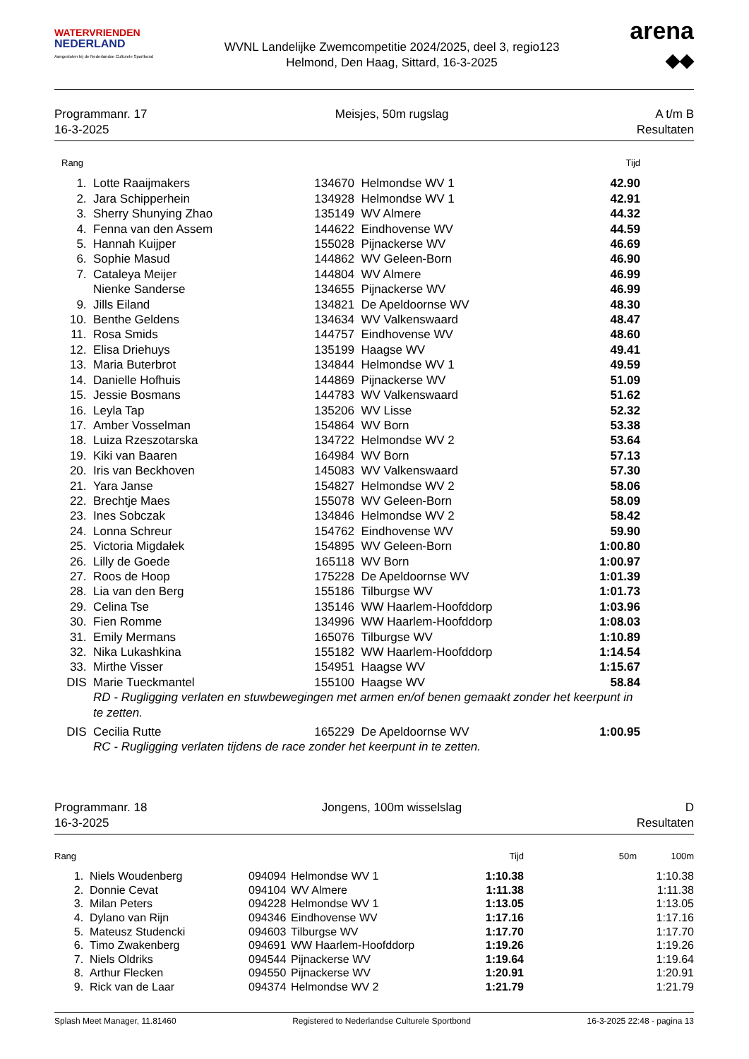WATERVRIENDEN
NEDERLAND
Aangesloten bij de Nederlandse Culturele Sportbond
WVNL Landelijke Zwemcompetitie 2024/2025, deel 3, regio123
Helmond, Den Haag, Sittard, 16-3-2025
arena
◆◆
Programmanr. 17
16-3-2025
Meisjes, 50m rugslag A t/m B
Resultaten
| Rang | | | | Tijd |
| --- | --- | --- | --- | --- |
| 1. | Lotte Raaijmakers | 134670 | Helmondse WV 1 | 42.90 |
| 2. | Jara Schipperhein | 134928 | Helmondse WV 1 | 42.91 |
| 3. | Sherry Shunying Zhao | 135149 | WV Almere | 44.32 |
| 4. | Fenna van den Assem | 144622 | Eindhovense WV | 44.59 |
| 5. | Hannah Kuijper | 155028 | Pijnackerse WV | 46.69 |
| 6. | Sophie Masud | 144862 | WV Geleen-Born | 46.90 |
| 7. | Cataleya Meijer | 144804 | WV Almere | 46.99 |
| | Nienke Sanderse | 134655 | Pijnackerse WV | 46.99 |
| 9. | Jills Eiland | 134821 | De Apeldoornse WV | 48.30 |
| 10. | Benthe Geldens | 134634 | WV Valkenswaard | 48.47 |
| 11. | Rosa Smids | 144757 | Eindhovense WV | 48.60 |
| 12. | Elisa Driehuys | 135199 | Haagse WV | 49.41 |
| 13. | Maria Buterbrot | 134844 | Helmondse WV 1 | 49.59 |
| 14. | Danielle Hofhuis | 144869 | Pijnackerse WV | 51.09 |
| 15. | Jessie Bosmans | 144783 | WV Valkenswaard | 51.62 |
| 16. | Leyla Tap | 135206 | WV Lisse | 52.32 |
| 17. | Amber Vosselman | 154864 | WV Born | 53.38 |
| 18. | Luiza Rzeszotarska | 134722 | Helmondse WV 2 | 53.64 |
| 19. | Kiki van Baaren | 164984 | WV Born | 57.13 |
| 20. | Iris van Beckhoven | 145083 | WV Valkenswaard | 57.30 |
| 21. | Yara Janse | 154827 | Helmondse WV 2 | 58.06 |
| 22. | Brechtje Maes | 155078 | WV Geleen-Born | 58.09 |
| 23. | Ines Sobczak | 134846 | Helmondse WV 2 | 58.42 |
| 24. | Lonna Schreur | 154762 | Eindhovense WV | 59.90 |
| 25. | Victoria Migdałek | 154895 | WV Geleen-Born | 1:00.80 |
| 26. | Lilly de Goede | 165118 | WV Born | 1:00.97 |
| 27. | Roos de Hoop | 175228 | De Apeldoornse WV | 1:01.39 |
| 28. | Lia van den Berg | 155186 | Tilburgse WV | 1:01.73 |
| 29. | Celina Tse | 135146 | WW Haarlem-Hoofddorp | 1:03.96 |
| 30. | Fien Romme | 134996 | WW Haarlem-Hoofddorp | 1:08.03 |
| 31. | Emily Mermans | 165076 | Tilburgse WV | 1:10.89 |
| 32. | Nika Lukashkina | 155182 | WW Haarlem-Hoofddorp | 1:14.54 |
| 33. | Mirthe Visser | 154951 | Haagse WV | 1:15.67 |
| DIS | Marie Tueckmantel | 155100 | Haagse WV | 58.84 |
| | RD - Rugligging verlaten en stuwbewegingen met armen en/of benen gemaakt zonder het keerpunt in te zetten. | | | |
| DIS | Cecilia Rutte | 165229 | De Apeldoornse WV | 1:00.95 |
| | RC - Rugligging verlaten tijdens de race zonder het keerpunt in te zetten. | | | |
Programmanr. 18
16-3-2025
Jongens, 100m wisselslag D
Resultaten
| Rang | | | | Tijd | 50m | 100m |
| --- | --- | --- | --- | --- | --- | --- |
| 1. | Niels Woudenberg | 094094 | Helmondse WV 1 | 1:10.38 | | 1:10.38 |
| 2. | Donnie Cevat | 094104 | WV Almere | 1:11.38 | | 1:11.38 |
| 3. | Milan Peters | 094228 | Helmondse WV 1 | 1:13.05 | | 1:13.05 |
| 4. | Dylano van Rijn | 094346 | Eindhovense WV | 1:17.16 | | 1:17.16 |
| 5. | Mateusz Studencki | 094603 | Tilburgse WV | 1:17.70 | | 1:17.70 |
| 6. | Timo Zwakenberg | 094691 | WW Haarlem-Hoofddorp | 1:19.26 | | 1:19.26 |
| 7. | Niels Oldriks | 094544 | Pijnackerse WV | 1:19.64 | | 1:19.64 |
| 8. | Arthur Flecken | 094550 | Pijnackerse WV | 1:20.91 | | 1:20.91 |
| 9. | Rick van de Laar | 094374 | Helmondse WV 2 | 1:21.79 | | 1:21.79 |
Splash Meet Manager, 11.81460 Registered to Nederlandse Culturele Sportbond 16-3-2025 22:48 - pagina 13